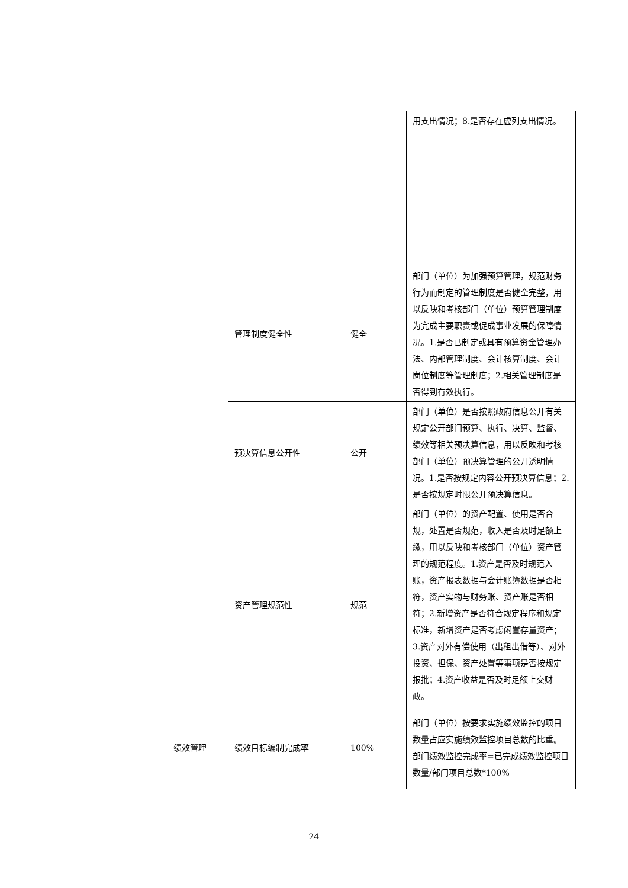| | | | | 用支出情况；8.是否存在虚列支出情况。 |
| | | 管理制度健全性 | 健全 | 部门（单位）为加强预算管理，规范财务行为而制定的管理制度是否健全完整，用以反映和考核部门（单位）预算管理制度为完成主要职责或促成事业发展的保障情况。1.是否已制定或具有预算资金管理办法、内部管理制度、会计核算制度、会计岗位制度等管理制度；2.相关管理制度是否得到有效执行。 |
| | | 预决算信息公开性 | 公开 | 部门（单位）是否按照政府信息公开有关规定公开部门预算、执行、决算、监督、绩效等相关预决算信息，用以反映和考核部门（单位）预决算管理的公开透明情况。1.是否按规定内容公开预决算信息；2.是否按规定时限公开预决算信息。 |
| | | 资产管理规范性 | 规范 | 部门（单位）的资产配置、使用是否合规，处置是否规范，收入是否及时足额上缴，用以反映和考核部门（单位）资产管理的规范程度。1.资产是否及时规范入账，资产报表数据与会计账簿数据是否相符，资产实物与财务账、资产账是否相符；2.新增资产是否符合规定程序和规定标准，新增资产是否考虑闲置存量资产；3.资产对外有偿使用（出租出借等）、对外投资、担保、资产处置等事项是否按规定报批；4.资产收益是否及时足额上交财政。 |
| | 绩效管理 | 绩效目标编制完成率 | 100% | 部门（单位）按要求实施绩效监控的项目数量占应实施绩效监控项目总数的比重。部门绩效监控完成率=已完成绩效监控项目数量/部门项目总数*100% |
24